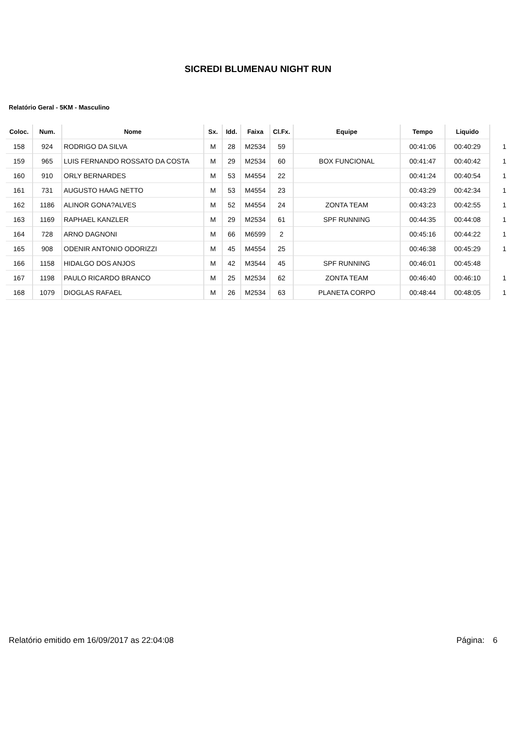SICREDI BLUMENAU NIGHT RUN
Relatório Geral - 5KM - Masculino
| Coloc. | Num. | Nome | Sx. | Idd. | Faixa | Cl.Fx. | Equipe | Tempo | Liquido | |
| --- | --- | --- | --- | --- | --- | --- | --- | --- | --- | --- |
| 158 | 924 | RODRIGO DA SILVA | M | 28 | M2534 | 59 | | 00:41:06 | 00:40:29 | 1 |
| 159 | 965 | LUIS FERNANDO ROSSATO DA COSTA | M | 29 | M2534 | 60 | BOX FUNCIONAL | 00:41:47 | 00:40:42 | 1 |
| 160 | 910 | ORLY BERNARDES | M | 53 | M4554 | 22 | | 00:41:24 | 00:40:54 | 1 |
| 161 | 731 | AUGUSTO HAAG NETTO | M | 53 | M4554 | 23 | | 00:43:29 | 00:42:34 | 1 |
| 162 | 1186 | ALINOR GONA?ALVES | M | 52 | M4554 | 24 | ZONTA TEAM | 00:43:23 | 00:42:55 | 1 |
| 163 | 1169 | RAPHAEL KANZLER | M | 29 | M2534 | 61 | SPF RUNNING | 00:44:35 | 00:44:08 | 1 |
| 164 | 728 | ARNO DAGNONI | M | 66 | M6599 | 2 | | 00:45:16 | 00:44:22 | 1 |
| 165 | 908 | ODENIR ANTONIO ODORIZZI | M | 45 | M4554 | 25 | | 00:46:38 | 00:45:29 | 1 |
| 166 | 1158 | HIDALGO DOS ANJOS | M | 42 | M3544 | 45 | SPF RUNNING | 00:46:01 | 00:45:48 | |
| 167 | 1198 | PAULO RICARDO BRANCO | M | 25 | M2534 | 62 | ZONTA TEAM | 00:46:40 | 00:46:10 | 1 |
| 168 | 1079 | DIOGLAS RAFAEL | M | 26 | M2534 | 63 | PLANETA CORPO | 00:48:44 | 00:48:05 | 1 |
Relatório emitido em 16/09/2017 as 22:04:08 Página: 6